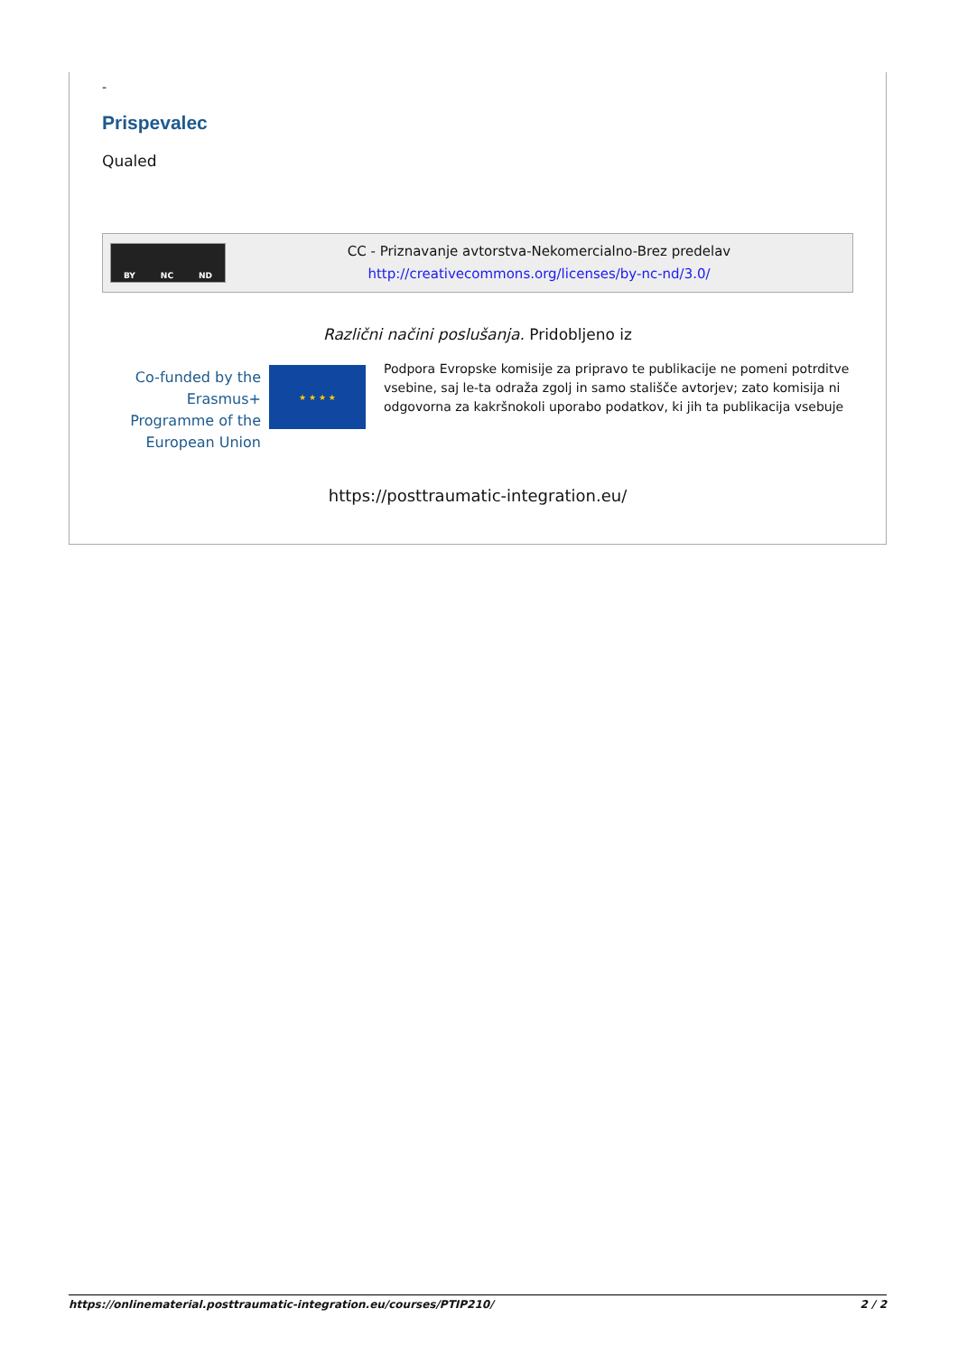-
Prispevalec
Qualed
BY NC ND
CC - Priznavanje avtorstva-Nekomercialno-Brez predelav
http://creativecommons.org/licenses/by-nc-nd/3.0/
Različni načini poslušanja. Pridobljeno iz
Co-funded by the Erasmus+ Programme of the European Union
★ ★ ★ ★
Podpora Evropske komisije za pripravo te publikacije ne pomeni potrditve vsebine, saj le-ta odraža zgolj in samo stališče avtorjev; zato komisija ni odgovorna za kakršnokoli uporabo podatkov, ki jih ta publikacija vsebuje
https://posttraumatic-integration.eu/
https://onlinematerial.posttraumatic-integration.eu/courses/PTIP210/ 2 / 2